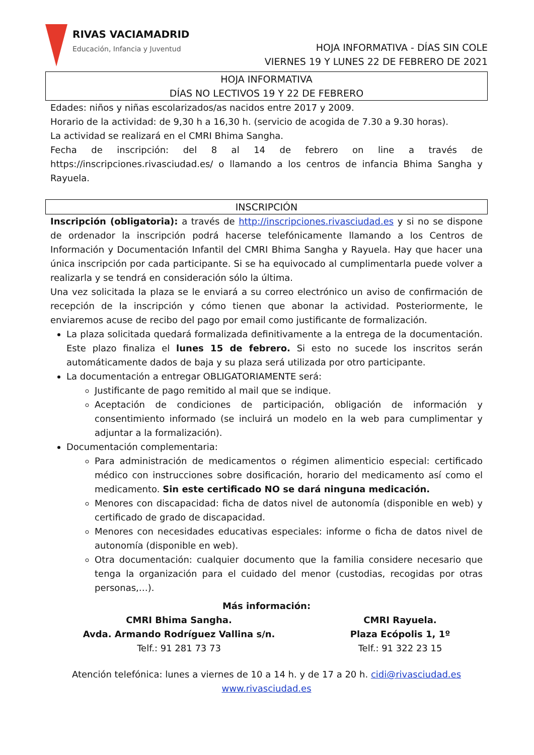RIVAS VACIAMADRID
Educación, Infancia y Juventud
HOJA INFORMATIVA - DÍAS SIN COLE
VIERNES 19 Y LUNES 22 DE FEBRERO DE 2021
HOJA INFORMATIVA
DÍAS NO LECTIVOS 19 Y 22 DE FEBRERO
Edades: niños y niñas escolarizados/as nacidos entre 2017 y 2009.
Horario de la actividad: de 9,30 h a 16,30 h. (servicio de acogida de 7.30 a 9.30 horas).
La actividad se realizará en el CMRI Bhima Sangha.
Fecha de inscripción: del 8 al 14 de febrero on line a través de https://inscripciones.rivasciudad.es/ o llamando a los centros de infancia Bhima Sangha y Rayuela.
INSCRIPCIÓN
Inscripción (obligatoria): a través de http://inscripciones.rivasciudad.es y si no se dispone de ordenador la inscripción podrá hacerse telefónicamente llamando a los Centros de Información y Documentación Infantil del CMRI Bhima Sangha y Rayuela. Hay que hacer una única inscripción por cada participante. Si se ha equivocado al cumplimentarla puede volver a realizarla y se tendrá en consideración sólo la última.
Una vez solicitada la plaza se le enviará a su correo electrónico un aviso de confirmación de recepción de la inscripción y cómo tienen que abonar la actividad. Posteriormente, le enviaremos acuse de recibo del pago por email como justificante de formalización.
La plaza solicitada quedará formalizada definitivamente a la entrega de la documentación. Este plazo finaliza el lunes 15 de febrero. Si esto no sucede los inscritos serán automáticamente dados de baja y su plaza será utilizada por otro participante.
La documentación a entregar OBLIGATORIAMENTE será:
Justificante de pago remitido al mail que se indique.
Aceptación de condiciones de participación, obligación de información y consentimiento informado (se incluirá un modelo en la web para cumplimentar y adjuntar a la formalización).
Documentación complementaria:
Para administración de medicamentos o régimen alimenticio especial: certificado médico con instrucciones sobre dosificación, horario del medicamento así como el medicamento. Sin este certificado NO se dará ninguna medicación.
Menores con discapacidad: ficha de datos nivel de autonomía (disponible en web) y certificado de grado de discapacidad.
Menores con necesidades educativas especiales: informe o ficha de datos nivel de autonomía (disponible en web).
Otra documentación: cualquier documento que la familia considere necesario que tenga la organización para el cuidado del menor (custodias, recogidas por otras personas,…).
Más información:
CMRI Bhima Sangha.
Avda. Armando Rodríguez Vallina s/n.
Telf.: 91 281 73 73
CMRI Rayuela.
Plaza Ecópolis 1, 1º
Telf.: 91 322 23 15
Atención telefónica: lunes a viernes de 10 a 14 h. y de 17 a 20 h. cidi@rivasciudad.es
www.rivasciudad.es